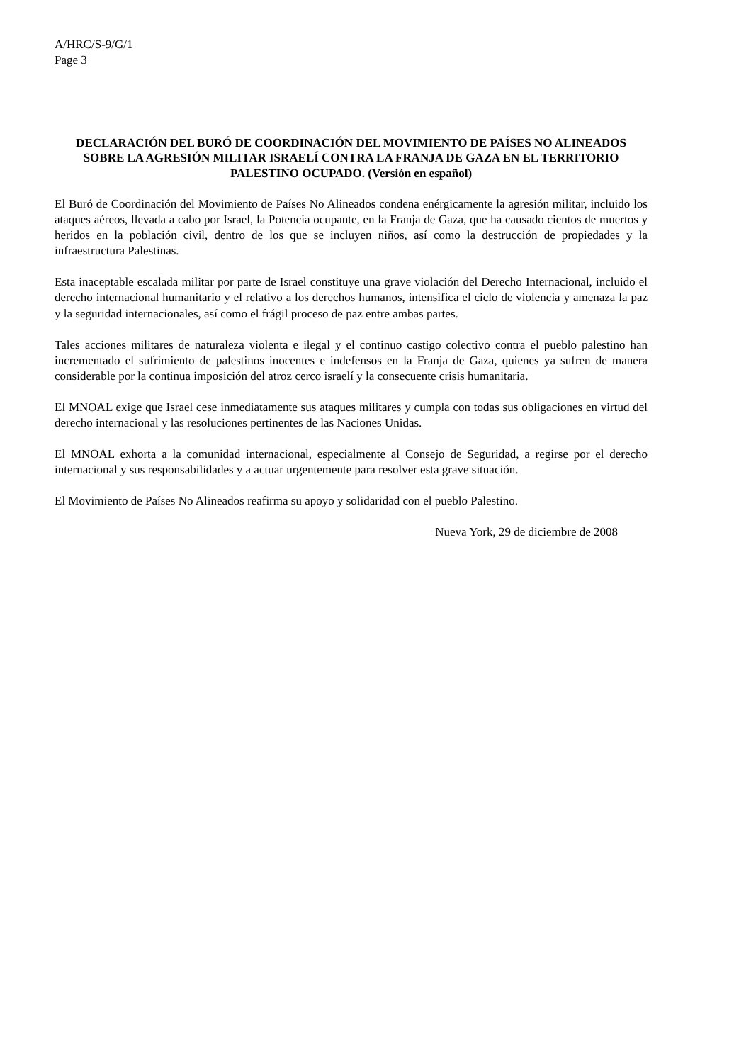A/HRC/S-9/G/1
Page 3
DECLARACIÓN DEL BURÓ DE COORDINACIÓN DEL MOVIMIENTO DE PAÍSES NO ALINEADOS SOBRE LA AGRESIÓN MILITAR ISRAELÍ CONTRA LA FRANJA DE GAZA EN EL TERRITORIO PALESTINO OCUPADO. (Versión en español)
El Buró de Coordinación del Movimiento de Países No Alineados condena enérgicamente la agresión militar, incluido los ataques aéreos, llevada a cabo por Israel, la Potencia ocupante, en la Franja de Gaza, que ha causado cientos de muertos y heridos en la población civil, dentro de los que se incluyen niños, así como la destrucción de propiedades y la infraestructura Palestinas.
Esta inaceptable escalada militar por parte de Israel constituye una grave violación del Derecho Internacional, incluido el derecho internacional humanitario y el relativo a los derechos humanos, intensifica el ciclo de violencia y amenaza la paz y la seguridad internacionales, así como el frágil proceso de paz entre ambas partes.
Tales acciones militares de naturaleza violenta e ilegal y el continuo castigo colectivo contra el pueblo palestino han incrementado el sufrimiento de palestinos inocentes e indefensos en la Franja de Gaza, quienes ya sufren de manera considerable por la continua imposición del atroz cerco israelí y la consecuente crisis humanitaria.
El MNOAL exige que Israel cese inmediatamente sus ataques militares y cumpla con todas sus obligaciones en virtud del derecho internacional y las resoluciones pertinentes de las Naciones Unidas.
El MNOAL exhorta a la comunidad internacional, especialmente al Consejo de Seguridad, a regirse por el derecho internacional y sus responsabilidades y a actuar urgentemente para resolver esta grave situación.
El Movimiento de Países No Alineados reafirma su apoyo y solidaridad con el pueblo Palestino.
Nueva York, 29 de diciembre de 2008